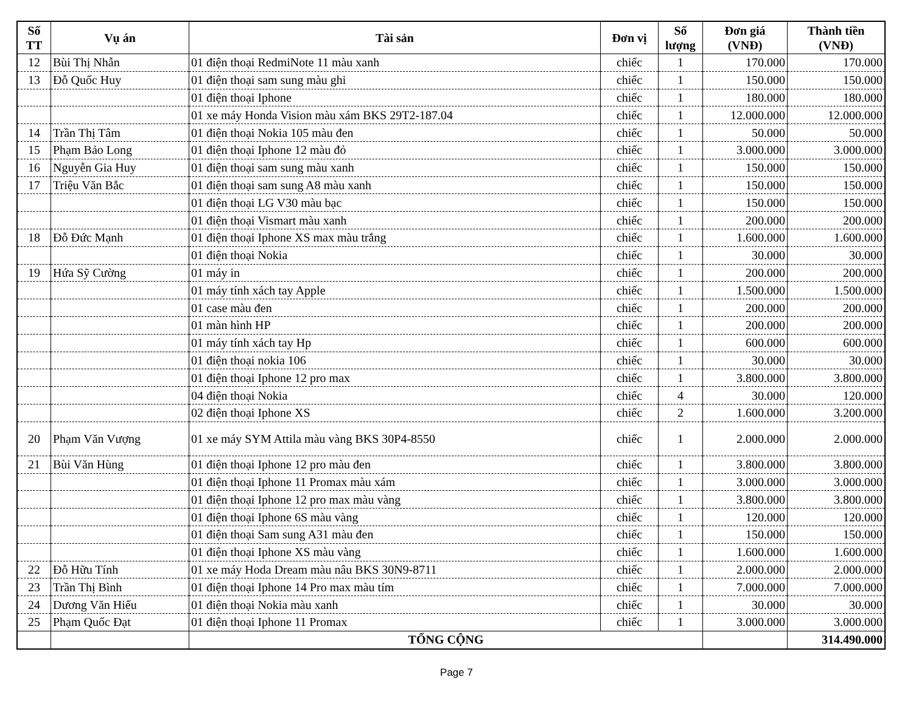| Số TT | Vụ án | Tài sản | Đơn vị | Số lượng | Đơn giá (VNĐ) | Thành tiền (VNĐ) |
| --- | --- | --- | --- | --- | --- | --- |
| 12 | Bùi Thị Nhẫn | 01 điện thoại RedmiNote 11 màu xanh | chiếc | 1 | 170.000 | 170.000 |
| 13 | Đỗ Quốc Huy | 01 điện thoại sam sung màu ghi | chiếc | 1 | 150.000 | 150.000 |
| | | 01 điện thoại Iphone | chiếc | 1 | 180.000 | 180.000 |
| | | 01 xe máy Honda Vision màu xám BKS 29T2-187.04 | chiếc | 1 | 12.000.000 | 12.000.000 |
| 14 | Trần Thị Tâm | 01 điện thoại Nokia 105 màu đen | chiếc | 1 | 50.000 | 50.000 |
| 15 | Phạm Bảo Long | 01 điện thoại Iphone 12 màu đỏ | chiếc | 1 | 3.000.000 | 3.000.000 |
| 16 | Nguyễn Gia Huy | 01 điện thoại sam sung màu xanh | chiếc | 1 | 150.000 | 150.000 |
| 17 | Triệu Văn Bắc | 01 điện thoại sam sung A8 màu xanh | chiếc | 1 | 150.000 | 150.000 |
| | | 01 điện thoại LG V30 màu bạc | chiếc | 1 | 150.000 | 150.000 |
| | | 01 điện thoại Vismart màu xanh | chiếc | 1 | 200.000 | 200.000 |
| 18 | Đỗ Đức Mạnh | 01 điện thoại Iphone XS max màu trắng | chiếc | 1 | 1.600.000 | 1.600.000 |
| | | 01 điện thoại Nokia | chiếc | 1 | 30.000 | 30.000 |
| 19 | Hứa Sỹ Cường | 01 máy in | chiếc | 1 | 200.000 | 200.000 |
| | | 01 máy tính xách tay Apple | chiếc | 1 | 1.500.000 | 1.500.000 |
| | | 01 case màu đen | chiếc | 1 | 200.000 | 200.000 |
| | | 01 màn hình HP | chiếc | 1 | 200.000 | 200.000 |
| | | 01 máy tính xách tay Hp | chiếc | 1 | 600.000 | 600.000 |
| | | 01 điện thoại nokia 106 | chiếc | 1 | 30.000 | 30.000 |
| | | 01 điện thoại Iphone 12 pro max | chiếc | 1 | 3.800.000 | 3.800.000 |
| | | 04 điện thoại Nokia | chiếc | 4 | 30.000 | 120.000 |
| | | 02 điện thoại Iphone XS | chiếc | 2 | 1.600.000 | 3.200.000 |
| 20 | Phạm Văn Vượng | 01 xe máy SYM Attila màu vàng BKS 30P4-8550 | chiếc | 1 | 2.000.000 | 2.000.000 |
| 21 | Bùi Văn Hùng | 01 điện thoại Iphone 12 pro màu đen | chiếc | 1 | 3.800.000 | 3.800.000 |
| | | 01 điện thoại Iphone 11 Promax màu xám | chiếc | 1 | 3.000.000 | 3.000.000 |
| | | 01 điện thoại Iphone 12 pro max màu vàng | chiếc | 1 | 3.800.000 | 3.800.000 |
| | | 01 điện thoại Iphone 6S màu vàng | chiếc | 1 | 120.000 | 120.000 |
| | | 01 điện thoại Sam sung A31 màu đen | chiếc | 1 | 150.000 | 150.000 |
| | | 01 điện thoại Iphone XS màu vàng | chiếc | 1 | 1.600.000 | 1.600.000 |
| 22 | Đỗ Hữu Tính | 01 xe máy Hoda Dream màu nâu BKS 30N9-8711 | chiếc | 1 | 2.000.000 | 2.000.000 |
| 23 | Trần Thị Bình | 01 điện thoại Iphone 14 Pro max màu tím | chiếc | 1 | 7.000.000 | 7.000.000 |
| 24 | Dương Văn Hiếu | 01 điện thoại Nokia màu xanh | chiếc | 1 | 30.000 | 30.000 |
| 25 | Phạm Quốc Đạt | 01 điện thoại Iphone 11 Promax | chiếc | 1 | 3.000.000 | 3.000.000 |
| | | TỔNG CỘNG | | | | 314.490.000 |
Page 7